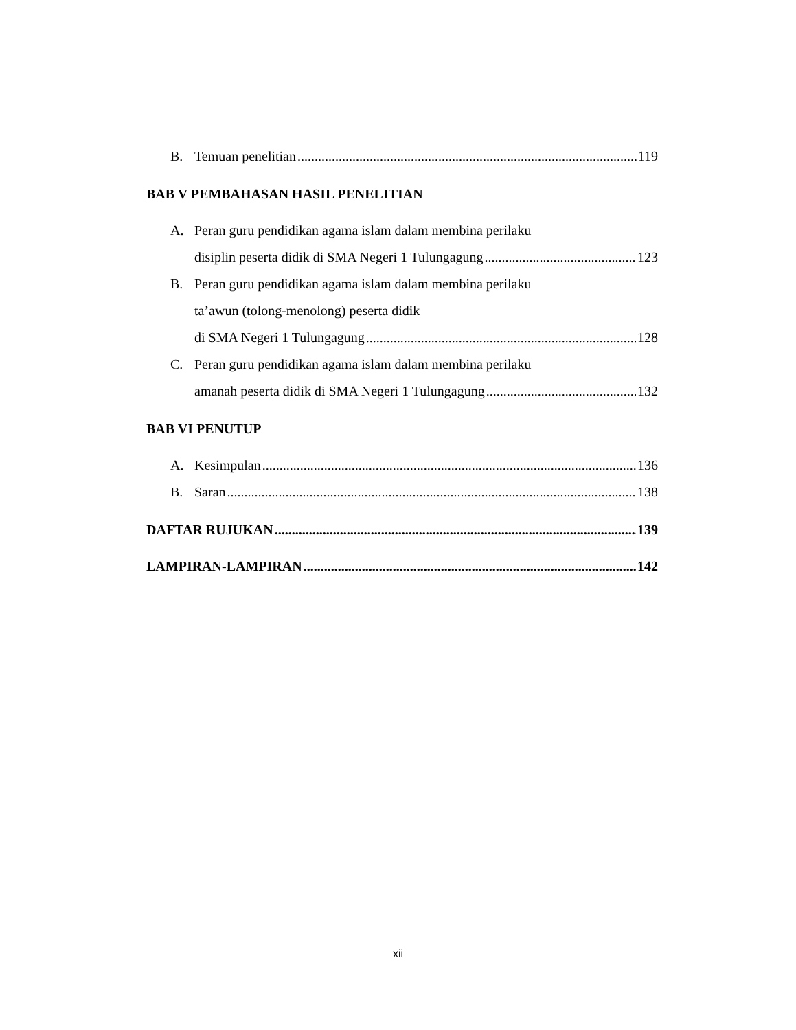B. Temuan penelitian 119
BAB V PEMBAHASAN HASIL PENELITIAN
A. Peran guru pendidikan agama islam dalam membina perilaku
disiplin peserta didik di SMA Negeri 1 Tulungagung 123
B. Peran guru pendidikan agama islam dalam membina perilaku
ta’awun (tolong-menolong) peserta didik
di SMA Negeri 1 Tulungagung 128
C. Peran guru pendidikan agama islam dalam membina perilaku
amanah peserta didik di SMA Negeri 1 Tulungagung 132
BAB VI PENUTUP
A. Kesimpulan 136
B. Saran 138
DAFTAR RUJUKAN 139
LAMPIRAN-LAMPIRAN 142
xii